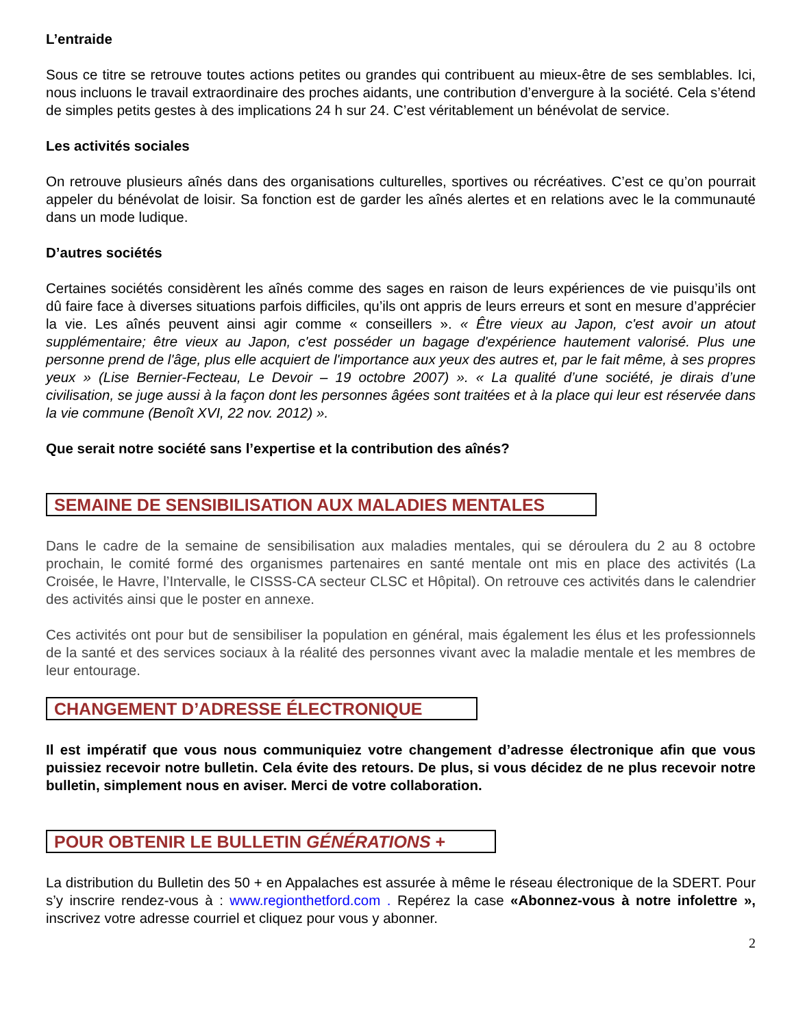L’entraide
Sous ce titre se retrouve toutes actions petites ou grandes qui contribuent au mieux-être de ses semblables. Ici, nous incluons le travail extraordinaire des proches aidants, une contribution d’envergure à la société. Cela s’étend de simples petits gestes à des implications 24 h sur 24. C’est véritablement un bénévolat de service.
Les activités sociales
On retrouve plusieurs aînés dans des organisations culturelles, sportives ou récréatives. C’est ce qu’on pourrait appeler du bénévolat de loisir. Sa fonction est de garder les aînés alertes et en relations avec le la communauté dans un mode ludique.
D’autres sociétés
Certaines sociétés considèrent les aînés comme des sages en raison de leurs expériences de vie puisqu’ils ont dû faire face à diverses situations parfois difficiles, qu’ils ont appris de leurs erreurs et sont en mesure d’apprécier la vie. Les aînés peuvent ainsi agir comme « conseillers ». « Être vieux au Japon, c'est avoir un atout supplémentaire; être vieux au Japon, c'est posséder un bagage d'expérience hautement valorisé. Plus une personne prend de l'âge, plus elle acquiert de l'importance aux yeux des autres et, par le fait même, à ses propres yeux » (Lise Bernier-Fecteau, Le Devoir – 19 octobre 2007) ». « La qualité d’une société, je dirais d’une civilisation, se juge aussi à la façon dont les personnes âgées sont traitées et à la place qui leur est réservée dans la vie commune (Benoît XVI, 22 nov. 2012) ».
Que serait notre société sans l’expertise et la contribution des aînés?
SEMAINE DE SENSIBILISATION AUX MALADIES MENTALES
Dans le cadre de la semaine de sensibilisation aux maladies mentales, qui se déroulera du 2 au 8 octobre prochain, le comité formé des organismes partenaires en santé mentale ont mis en place des activités (La Croisée, le Havre, l’Intervalle, le CISSS-CA secteur CLSC et Hôpital). On retrouve ces activités dans le calendrier des activités ainsi que le poster en annexe.
Ces activités ont pour but de sensibiliser la population en général, mais également les élus et les professionnels de la santé et des services sociaux à la réalité des personnes vivant avec la maladie mentale et les membres de leur entourage.
CHANGEMENT D’ADRESSE ÉLECTRONIQUE
Il est impératif que vous nous communiquiez votre changement d’adresse électronique afin que vous puissiez recevoir notre bulletin. Cela évite des retours. De plus, si vous décidez de ne plus recevoir notre bulletin, simplement nous en aviser. Merci de votre collaboration.
POUR OBTENIR LE BULLETIN GÉNÉRATIONS +
La distribution du Bulletin des 50 + en Appalaches est assurée à même le réseau électronique de la SDERT. Pour s’y inscrire rendez-vous à : www.regionthetford.com . Repérez la case «Abonnez-vous à notre infolettre », inscrivez votre adresse courriel et cliquez pour vous y abonner.
2